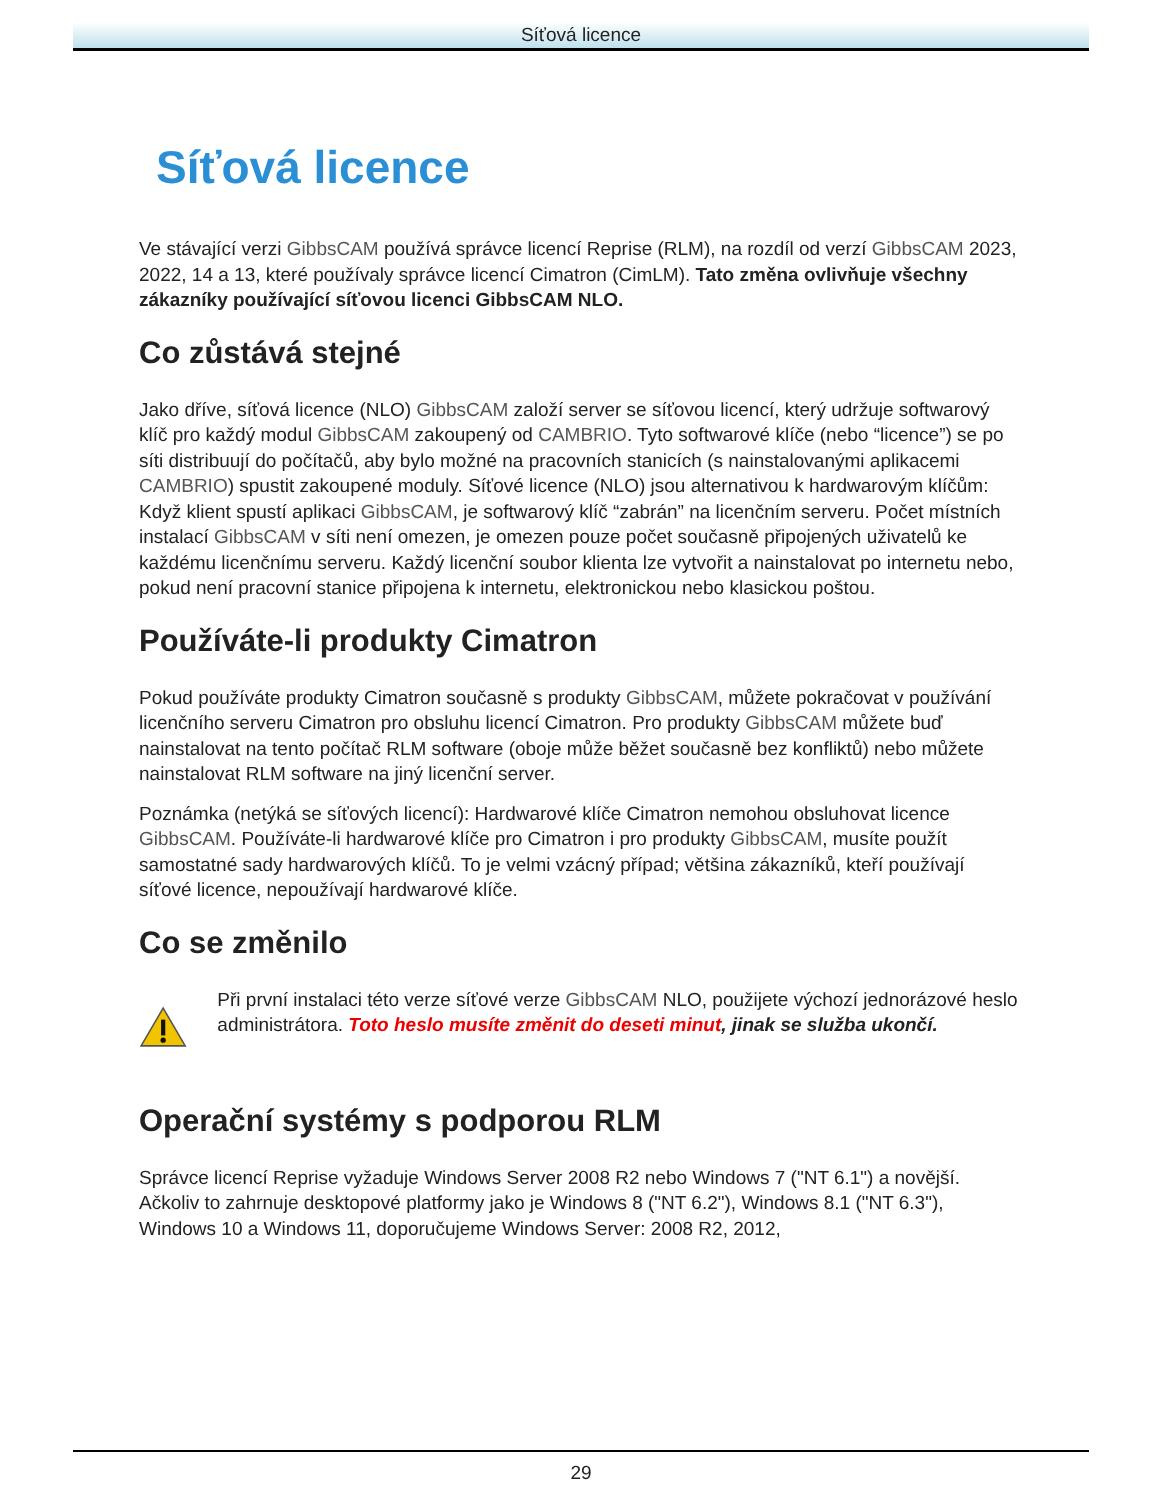Síťová licence
Síťová licence
Ve stávající verzi GibbsCAM používá správce licencí Reprise (RLM), na rozdíl od verzí GibbsCAM 2023, 2022, 14 a 13, které používaly správce licencí Cimatron (CimLM). Tato změna ovlivňuje všechny zákazníky používající síťovou licenci GibbsCAM NLO.
Co zůstává stejné
Jako dříve, síťová licence (NLO) GibbsCAM založí server se síťovou licencí, který udržuje softwarový klíč pro každý modul GibbsCAM zakoupený od CAMBRIO. Tyto softwarové klíče (nebo “licence”) se po síti distribuují do počítačů, aby bylo možné na pracovních stanicích (s nainstalovanými aplikacemi CAMBRIO) spustit zakoupené moduly. Síťové licence (NLO) jsou alternativou k hardwarovým klíčům: Když klient spustí aplikaci GibbsCAM, je softwarový klíč “zabrán” na licenčním serveru. Počet místních instalací GibbsCAM v síti není omezen, je omezen pouze počet současně připojených uživatelů ke každému licenčnímu serveru. Každý licenční soubor klienta lze vytvořit a nainstalovat po internetu nebo, pokud není pracovní stanice připojena k internetu, elektronickou nebo klasickou poštou.
Používáte-li produkty Cimatron
Pokud používáte produkty Cimatron současně s produkty GibbsCAM, můžete pokračovat v používání licenčního serveru Cimatron pro obsluhu licencí Cimatron. Pro produkty GibbsCAM můžete buď nainstalovat na tento počítač RLM software (oboje může běžet současně bez konfliktů) nebo můžete nainstalovat RLM software na jiný licenční server.
Poznámka (netýká se síťových licencí): Hardwarové klíče Cimatron nemohou obsluhovat licence GibbsCAM. Používáte-li hardwarové klíče pro Cimatron i pro produkty GibbsCAM, musíte použít samostatné sady hardwarových klíčů. To je velmi vzácný případ; většina zákazníků, kteří používají síťové licence, nepoužívají hardwarové klíče.
Co se změnilo
Při první instalaci této verze síťové verze GibbsCAM NLO, použijete výchozí jednorázové heslo administrátora. Toto heslo musíte změnit do deseti minut, jinak se služba ukončí.
Operační systémy s podporou RLM
Správce licencí Reprise vyžaduje Windows Server 2008 R2 nebo Windows 7 ("NT 6.1") a novější. Ačkoliv to zahrnuje desktopové platformy jako je Windows 8 ("NT 6.2"), Windows 8.1 ("NT 6.3"), Windows 10 a Windows 11, doporučujeme Windows Server: 2008 R2, 2012,
29